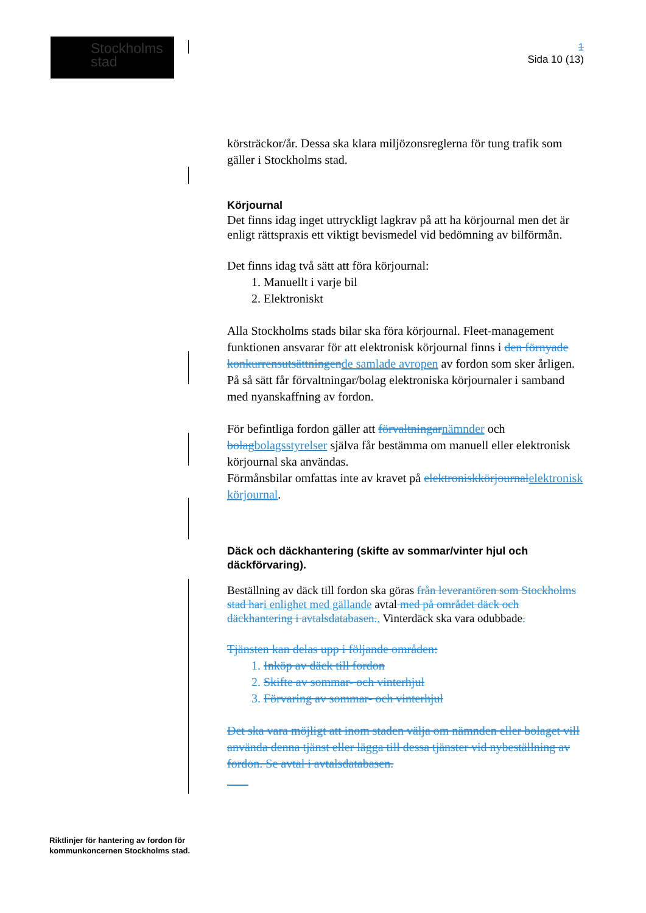Stockholms
stad
1
Sida 10 (13)
körsträckor/år. Dessa ska klara miljözonsreglerna för tung trafik som gäller i Stockholms stad.
Körjournal
Det finns idag inget uttryckligt lagkrav på att ha körjournal men det är enligt rättspraxis ett viktigt bevismedel vid bedömning av bilförmån.
Det finns idag två sätt att föra körjournal:
1. Manuellt i varje bil
2. Elektroniskt
Alla Stockholms stads bilar ska föra körjournal. Fleet-management funktionen ansvarar för att elektronisk körjournal finns i den förnyade konkurrensutsättningende samlade avropen av fordon som sker årligen. På så sätt får förvaltningar/bolag elektroniska körjournaler i samband med nyanskaffning av fordon.
För befintliga fordon gäller att förvaltningarnämnder och bolagbolagsstyrelser själva får bestämma om manuell eller elektronisk körjournal ska användas.
Förmånsbilar omfattas inte av kravet på elektroniskkörjournalelektronisk körjournal.
Däck och däckhantering (skifte av sommar/vinter hjul och däckförvaring).
Beställning av däck till fordon ska göras från leverantören som Stockholms stad hari enlighet med gällande avtal med på området däck och däckhantering i avtalsdatabasen.. Vinterdäck ska vara odubbade.
Tjänsten kan delas upp i följande områden:
1. Inköp av däck till fordon
2. Skifte av sommar- och vinterhjul
3. Förvaring av sommar- och vinterhjul
Det ska vara möjligt att inom staden välja om nämnden eller bolaget vill använda denna tjänst eller lägga till dessa tjänster vid nybeställning av fordon. Se avtal i avtalsdatabasen.
Riktlinjer för hantering av fordon för
kommunkoncernen Stockholms stad.